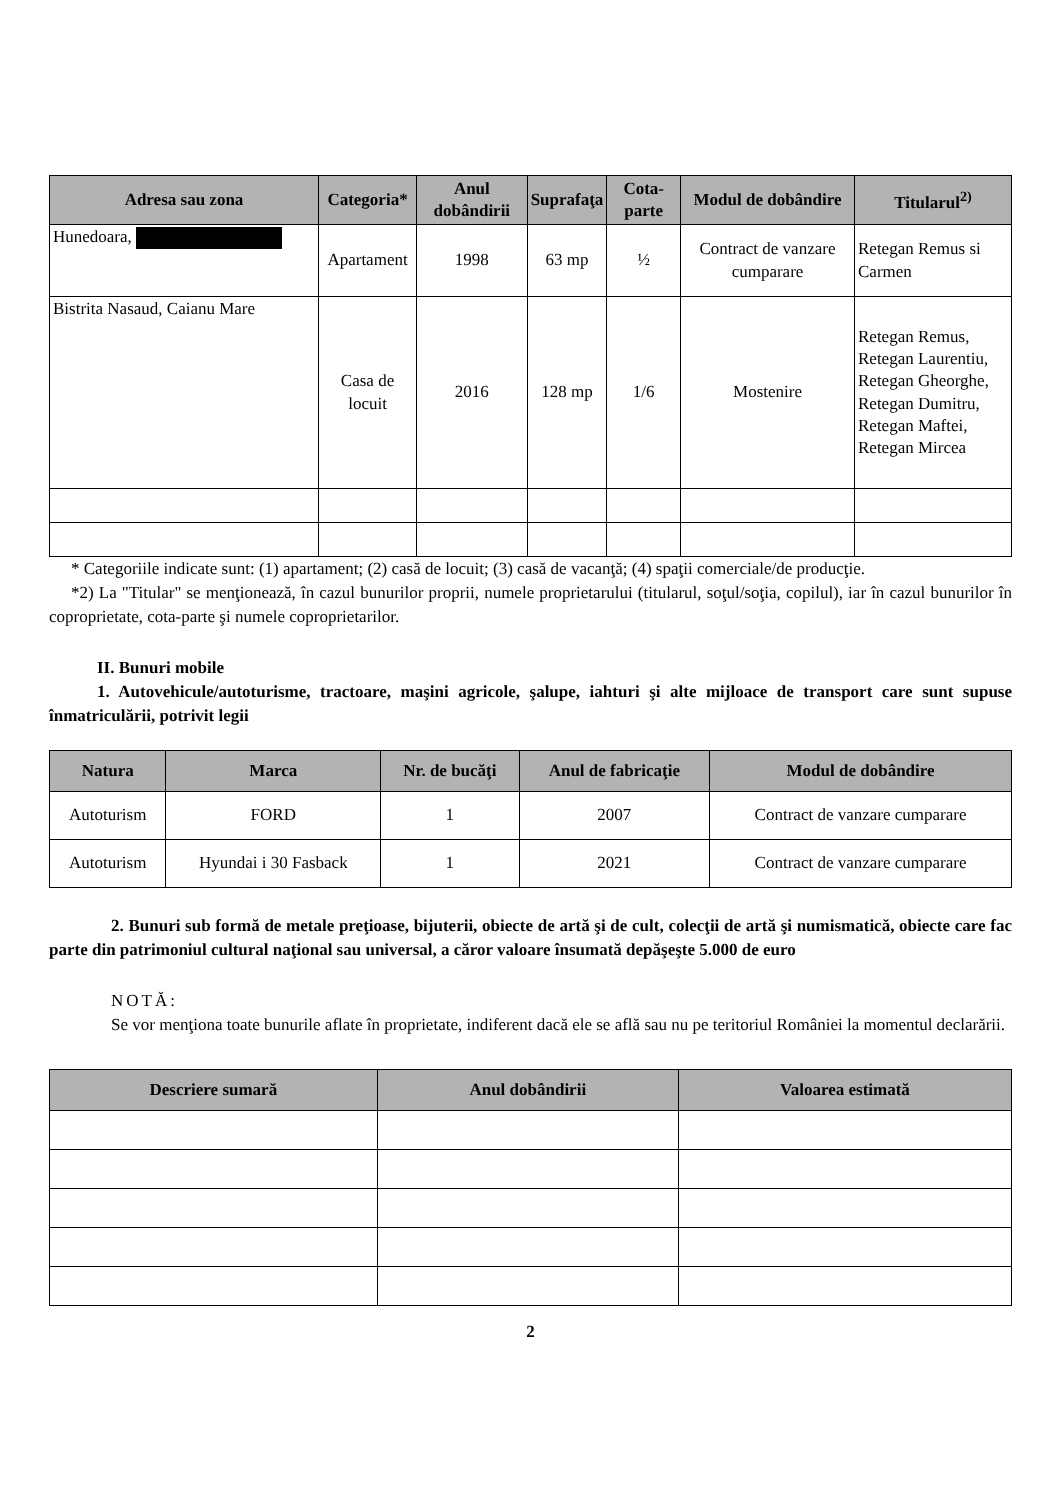| Adresa sau zona | Categoria* | Anul dobândirii | Suprafaţa | Cota-parte | Modul de dobândire | Titularul<sup>2)</sup> |
| --- | --- | --- | --- | --- | --- | --- |
| Hunedoara, | Apartament | 1998 | 63 mp | ½ | Contract de vanzare cumparare | Retegan Remus si Carmen |
| Bistrita Nasaud, Caianu Mare | Casa de locuit | 2016 | 128 mp | 1/6 | Mostenire | Retegan Remus, Retegan Laurentiu, Retegan Gheorghe, Retegan Dumitru, Retegan Maftei, Retegan Mircea |
* Categoriile indicate sunt: (1) apartament; (2) casă de locuit; (3) casă de vacanţă; (4) spaţii comerciale/de producţie.
*2) La "Titular" se menţionează, în cazul bunurilor proprii, numele proprietarului (titularul, soţul/soţia, copilul), iar în cazul bunurilor în coproprietate, cota-parte şi numele coproprietarilor.
II. Bunuri mobile
1. Autovehicule/autoturisme, tractoare, maşini agricole, şalupe, iahturi şi alte mijloace de transport care sunt supuse înmatriculării, potrivit legii
| Natura | Marca | Nr. de bucăţi | Anul de fabricaţie | Modul de dobândire |
| --- | --- | --- | --- | --- |
| Autoturism | FORD | 1 | 2007 | Contract de vanzare cumparare |
| Autoturism | Hyundai i 30 Fasback | 1 | 2021 | Contract de vanzare cumparare |
2. Bunuri sub formă de metale preţioase, bijuterii, obiecte de artă şi de cult, colecţii de artă şi numismatică, obiecte care fac parte din patrimoniul cultural naţional sau universal, a căror valoare însumată depăşeşte 5.000 de euro
NOTĂ:
Se vor menţiona toate bunurile aflate în proprietate, indiferent dacă ele se află sau nu pe teritoriul României la momentul declarării.
| Descriere sumară | Anul dobândirii | Valoarea estimată |
| --- | --- | --- |
2